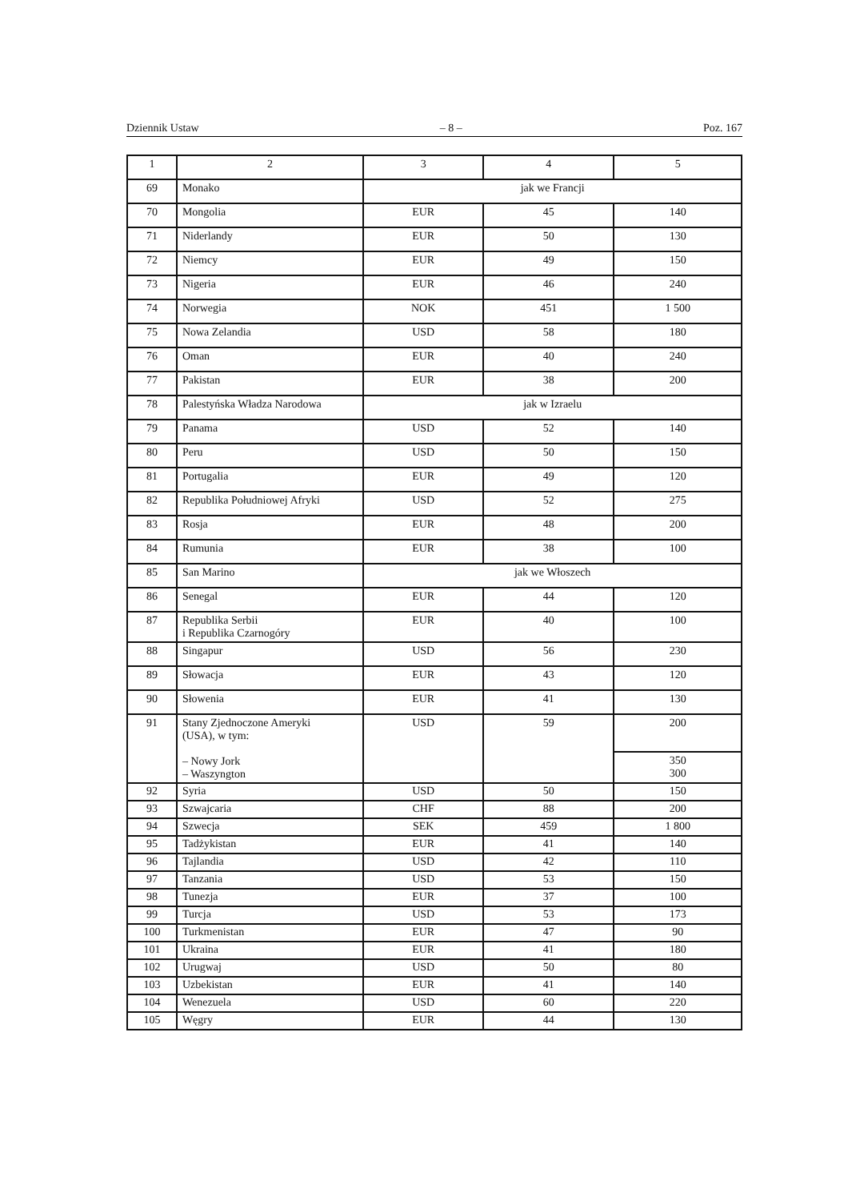Dziennik Ustaw – 8 – Poz. 167
| 1 | 2 | 3 | 4 | 5 |
| 69 | Monako | jak we Francji | | |
| 70 | Mongolia | EUR | 45 | 140 |
| 71 | Niderlandy | EUR | 50 | 130 |
| 72 | Niemcy | EUR | 49 | 150 |
| 73 | Nigeria | EUR | 46 | 240 |
| 74 | Norwegia | NOK | 451 | 1 500 |
| 75 | Nowa Zelandia | USD | 58 | 180 |
| 76 | Oman | EUR | 40 | 240 |
| 77 | Pakistan | EUR | 38 | 200 |
| 78 | Palestyńska Władza Narodowa | jak w Izraelu | | |
| 79 | Panama | USD | 52 | 140 |
| 80 | Peru | USD | 50 | 150 |
| 81 | Portugalia | EUR | 49 | 120 |
| 82 | Republika Południowej Afryki | USD | 52 | 275 |
| 83 | Rosja | EUR | 48 | 200 |
| 84 | Rumunia | EUR | 38 | 100 |
| 85 | San Marino | jak we Włoszech | | |
| 86 | Senegal | EUR | 44 | 120 |
| 87 | Republika Serbii i Republika Czarnogóry | EUR | 40 | 100 |
| 88 | Singapur | USD | 56 | 230 |
| 89 | Słowacja | EUR | 43 | 120 |
| 90 | Słowenia | EUR | 41 | 130 |
| 91 | Stany Zjednoczone Ameryki (USA), w tym: – Nowy Jork – Waszyngton | USD | 59 | 200 |
| | | | | 350 300 |
| 92 | Syria | USD | 50 | 150 |
| 93 | Szwajcaria | CHF | 88 | 200 |
| 94 | Szwecja | SEK | 459 | 1 800 |
| 95 | Tadżykistan | EUR | 41 | 140 |
| 96 | Tajlandia | USD | 42 | 110 |
| 97 | Tanzania | USD | 53 | 150 |
| 98 | Tunezja | EUR | 37 | 100 |
| 99 | Turcja | USD | 53 | 173 |
| 100 | Turkmenistan | EUR | 47 | 90 |
| 101 | Ukraina | EUR | 41 | 180 |
| 102 | Urugwaj | USD | 50 | 80 |
| 103 | Uzbekistan | EUR | 41 | 140 |
| 104 | Wenezuela | USD | 60 | 220 |
| 105 | Węgry | EUR | 44 | 130 |